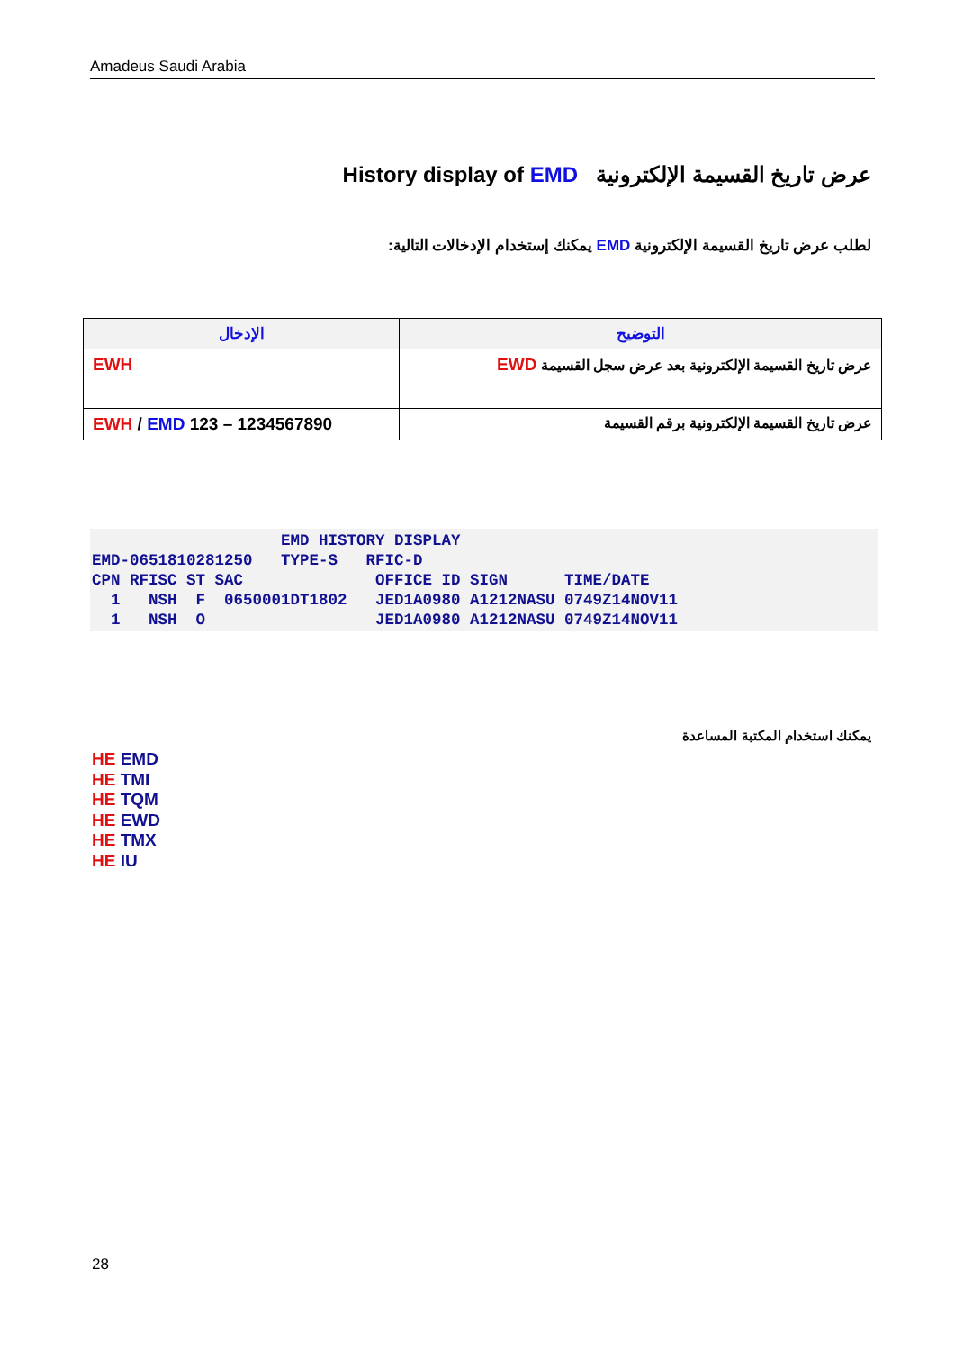Amadeus Saudi Arabia
عرض تاريخ القسيمة الإلكترونية History display of EMD
لطلب عرض تاريخ القسيمة الإلكترونية EMD يمكنك إستخدام الإدخالات التالية:
| الإدخال | التوضيح |
| --- | --- |
| EWH | عرض تاريخ القسيمة الإلكترونية بعد عرض سجل القسيمة EWD |
| EWH / EMD 123 – 1234567890 | عرض تاريخ القسيمة الإلكترونية برقم القسيمة |
                    EMD HISTORY DISPLAY
EMD-0651810281250   TYPE-S   RFIC-D
CPN RFISC ST SAC              OFFICE ID SIGN      TIME/DATE
  1   NSH  F  0650001DT1802   JED1A0980 A1212NASU 0749Z14NOV11
  1   NSH  O                  JED1A0980 A1212NASU 0749Z14NOV11
يمكنك استخدام المكتبة المساعدة
HE EMD
HE TMI
HE TQM
HE EWD
HE TMX
HE IU
28